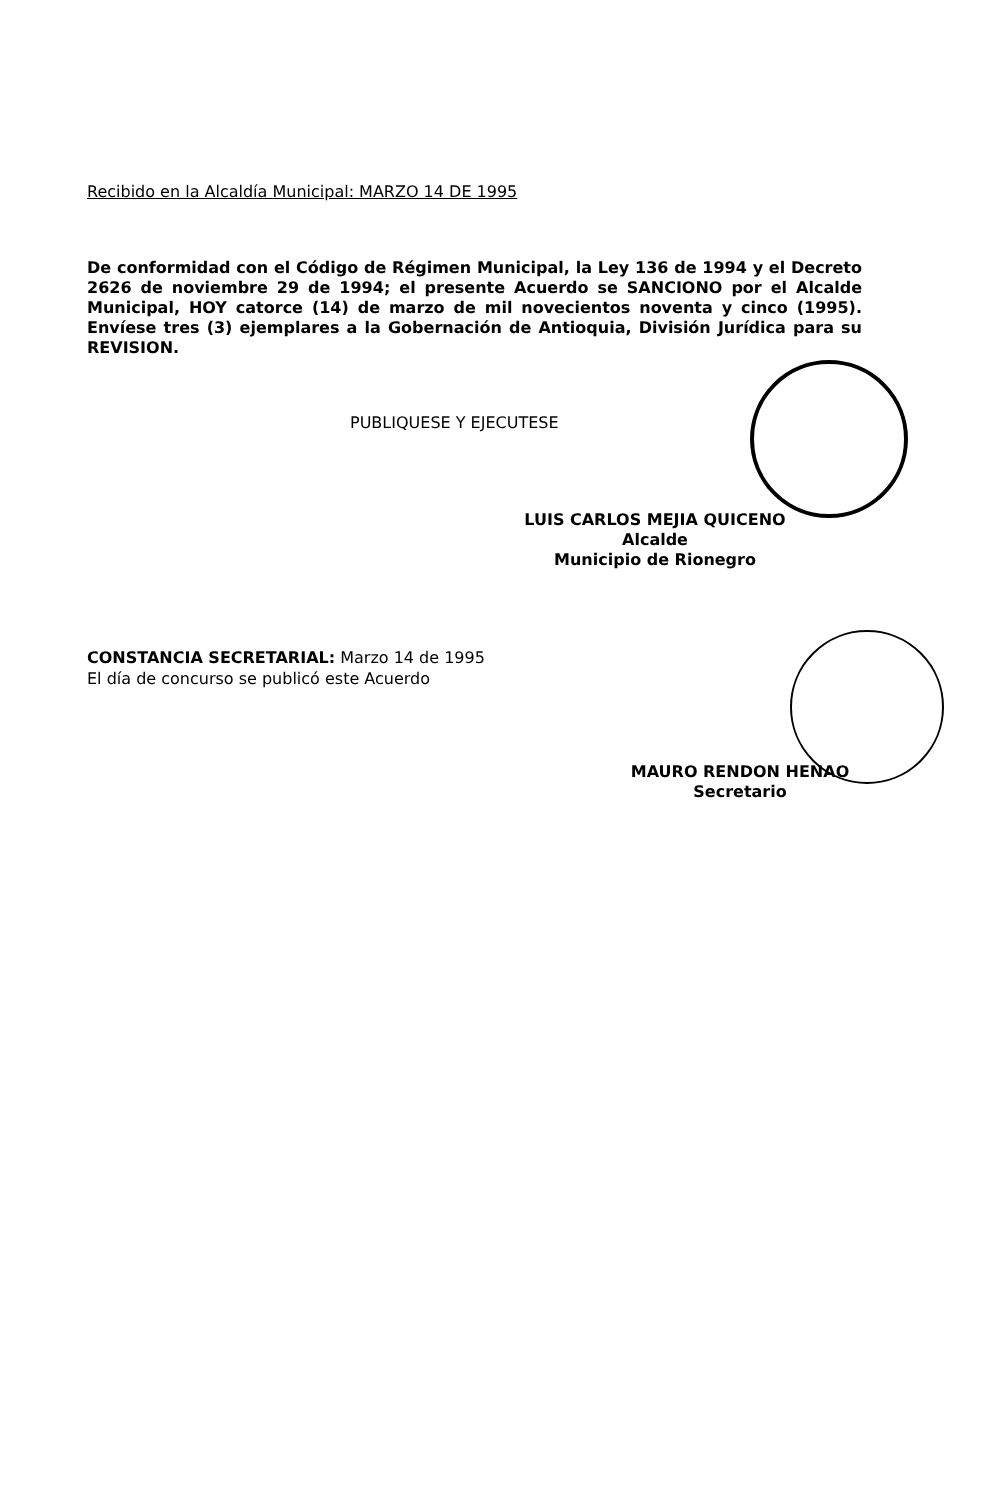Recibido en la Alcaldía Municipal: MARZO 14 DE 1995
De conformidad con el Código de Régimen Municipal, la Ley 136 de 1994 y el Decreto 2626 de noviembre 29 de 1994; el presente Acuerdo se SANCIONO por el Alcalde Municipal, HOY catorce (14) de marzo de mil novecientos noventa y cinco (1995). Envíese tres (3) ejemplares a la Gobernación de Antioquia, División Jurídica para su REVISION.
PUBLIQUESE Y EJECUTESE
LUIS CARLOS MEJIA QUICENO
Alcalde
Municipio de Rionegro
CONSTANCIA SECRETARIAL: Marzo 14 de 1995
El día de concurso se publicó este Acuerdo
MAURO RENDON HENAO
Secretario